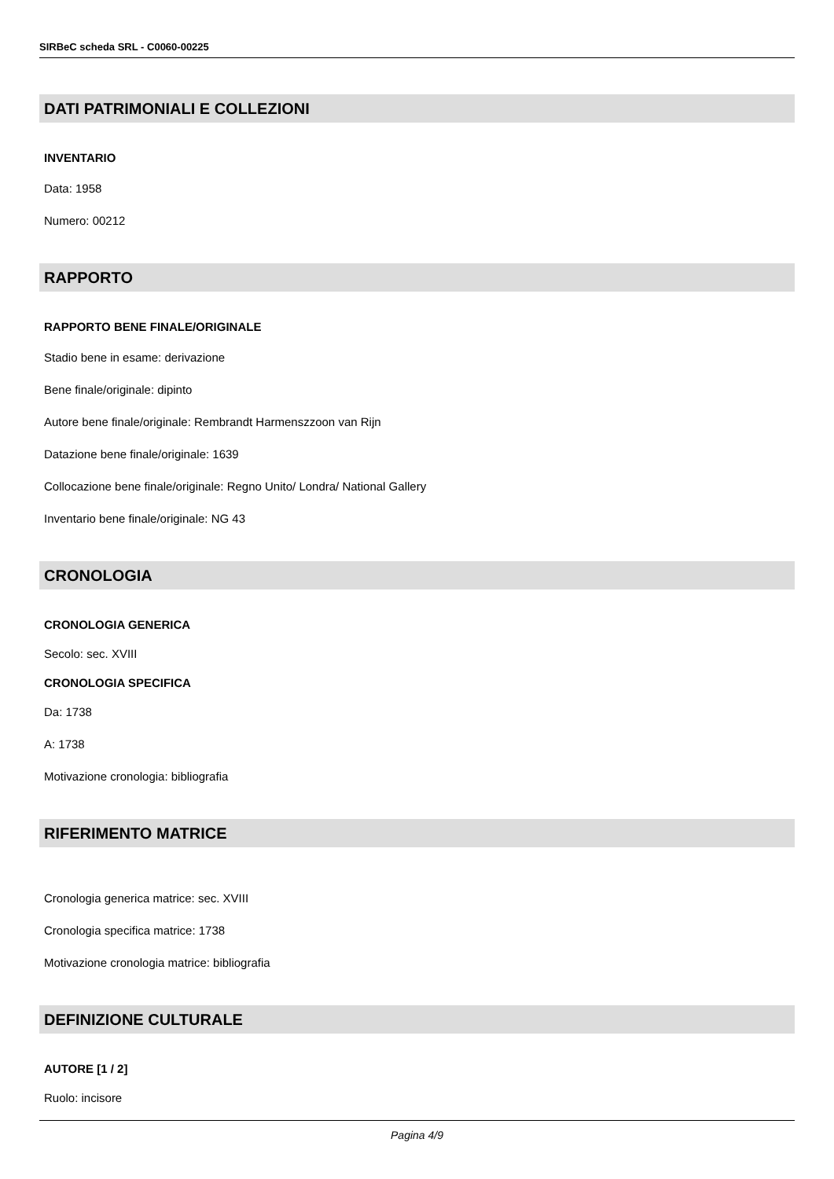SIRBeC scheda SRL - C0060-00225
DATI PATRIMONIALI E COLLEZIONI
INVENTARIO
Data: 1958
Numero: 00212
RAPPORTO
RAPPORTO BENE FINALE/ORIGINALE
Stadio bene in esame: derivazione
Bene finale/originale: dipinto
Autore bene finale/originale: Rembrandt Harmenszzoon van Rijn
Datazione bene finale/originale: 1639
Collocazione bene finale/originale: Regno Unito/ Londra/ National Gallery
Inventario bene finale/originale: NG 43
CRONOLOGIA
CRONOLOGIA GENERICA
Secolo: sec. XVIII
CRONOLOGIA SPECIFICA
Da: 1738
A: 1738
Motivazione cronologia: bibliografia
RIFERIMENTO MATRICE
Cronologia generica matrice: sec. XVIII
Cronologia specifica matrice: 1738
Motivazione cronologia matrice: bibliografia
DEFINIZIONE CULTURALE
AUTORE [1 / 2]
Ruolo: incisore
Pagina 4/9